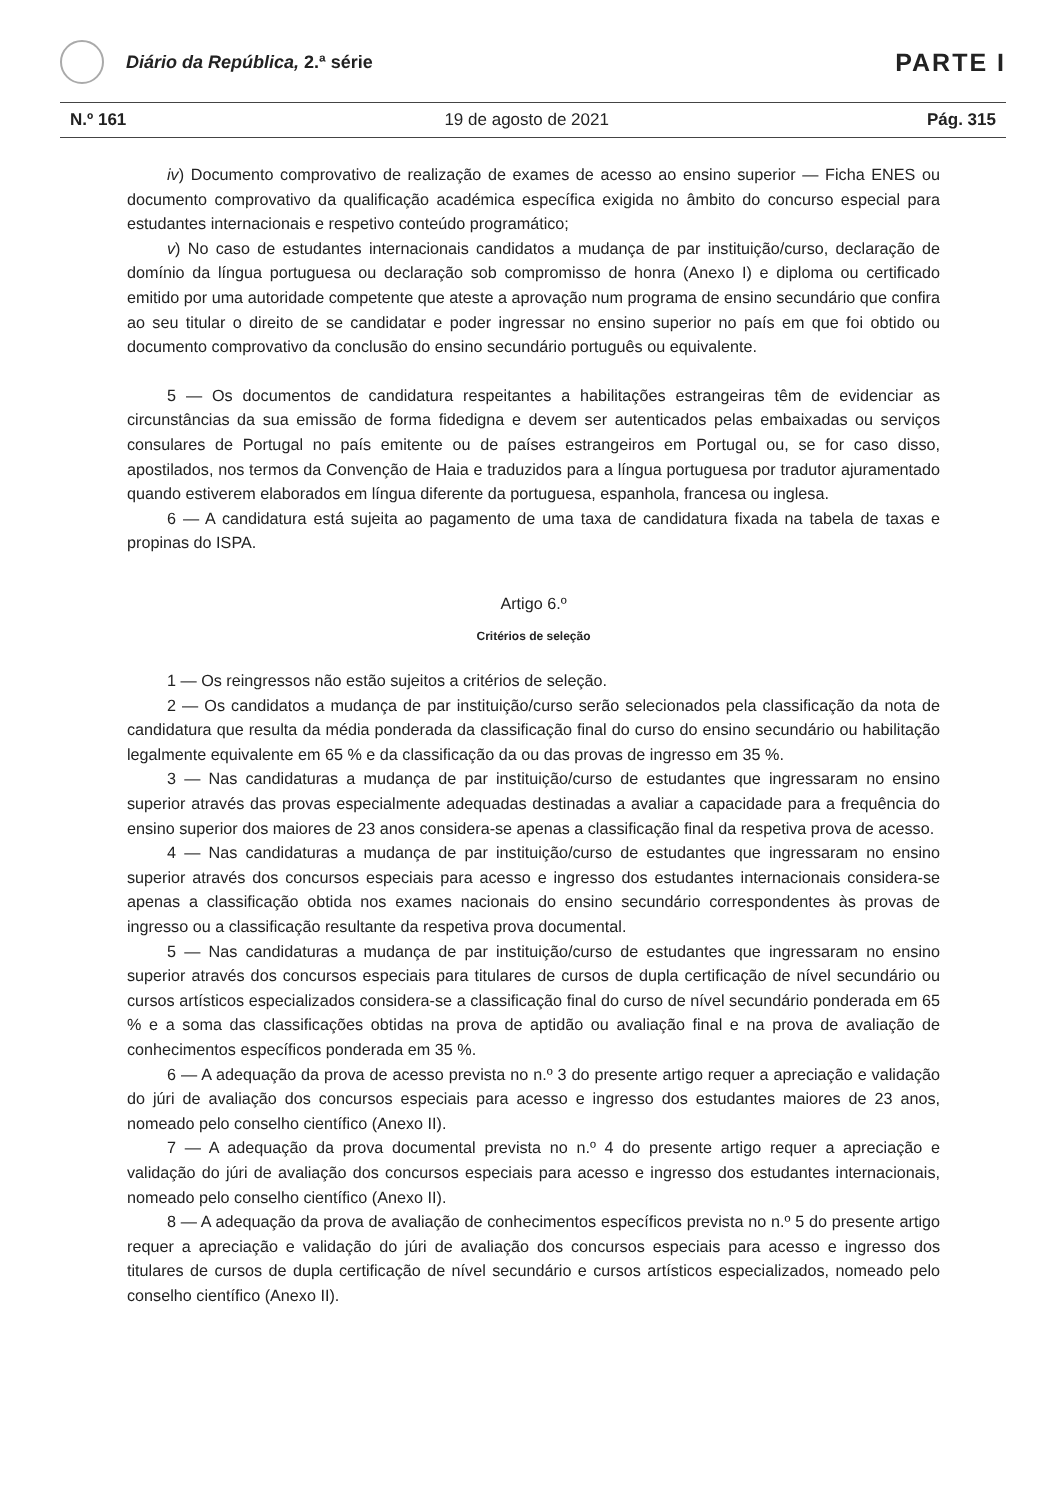Diário da República, 2.ª série
PARTE I
N.º 161 19 de agosto de 2021 Pág. 315
iv) Documento comprovativo de realização de exames de acesso ao ensino superior — Ficha ENES ou documento comprovativo da qualificação académica específica exigida no âmbito do concurso especial para estudantes internacionais e respetivo conteúdo programático;
v) No caso de estudantes internacionais candidatos a mudança de par instituição/curso, declaração de domínio da língua portuguesa ou declaração sob compromisso de honra (Anexo I) e diploma ou certificado emitido por uma autoridade competente que ateste a aprovação num programa de ensino secundário que confira ao seu titular o direito de se candidatar e poder ingressar no ensino superior no país em que foi obtido ou documento comprovativo da conclusão do ensino secundário português ou equivalente.
5 — Os documentos de candidatura respeitantes a habilitações estrangeiras têm de evidenciar as circunstâncias da sua emissão de forma fidedigna e devem ser autenticados pelas embaixadas ou serviços consulares de Portugal no país emitente ou de países estrangeiros em Portugal ou, se for caso disso, apostilados, nos termos da Convenção de Haia e traduzidos para a língua portuguesa por tradutor ajuramentado quando estiverem elaborados em língua diferente da portuguesa, espanhola, francesa ou inglesa.
6 — A candidatura está sujeita ao pagamento de uma taxa de candidatura fixada na tabela de taxas e propinas do ISPA.
Artigo 6.º
Critérios de seleção
1 — Os reingressos não estão sujeitos a critérios de seleção.
2 — Os candidatos a mudança de par instituição/curso serão selecionados pela classificação da nota de candidatura que resulta da média ponderada da classificação final do curso do ensino secundário ou habilitação legalmente equivalente em 65 % e da classificação da ou das provas de ingresso em 35 %.
3 — Nas candidaturas a mudança de par instituição/curso de estudantes que ingressaram no ensino superior através das provas especialmente adequadas destinadas a avaliar a capacidade para a frequência do ensino superior dos maiores de 23 anos considera-se apenas a classificação final da respetiva prova de acesso.
4 — Nas candidaturas a mudança de par instituição/curso de estudantes que ingressaram no ensino superior através dos concursos especiais para acesso e ingresso dos estudantes internacionais considera-se apenas a classificação obtida nos exames nacionais do ensino secundário correspondentes às provas de ingresso ou a classificação resultante da respetiva prova documental.
5 — Nas candidaturas a mudança de par instituição/curso de estudantes que ingressaram no ensino superior através dos concursos especiais para titulares de cursos de dupla certificação de nível secundário ou cursos artísticos especializados considera-se a classificação final do curso de nível secundário ponderada em 65 % e a soma das classificações obtidas na prova de aptidão ou avaliação final e na prova de avaliação de conhecimentos específicos ponderada em 35 %.
6 — A adequação da prova de acesso prevista no n.º 3 do presente artigo requer a apreciação e validação do júri de avaliação dos concursos especiais para acesso e ingresso dos estudantes maiores de 23 anos, nomeado pelo conselho científico (Anexo II).
7 — A adequação da prova documental prevista no n.º 4 do presente artigo requer a apreciação e validação do júri de avaliação dos concursos especiais para acesso e ingresso dos estudantes internacionais, nomeado pelo conselho científico (Anexo II).
8 — A adequação da prova de avaliação de conhecimentos específicos prevista no n.º 5 do presente artigo requer a apreciação e validação do júri de avaliação dos concursos especiais para acesso e ingresso dos titulares de cursos de dupla certificação de nível secundário e cursos artísticos especializados, nomeado pelo conselho científico (Anexo II).